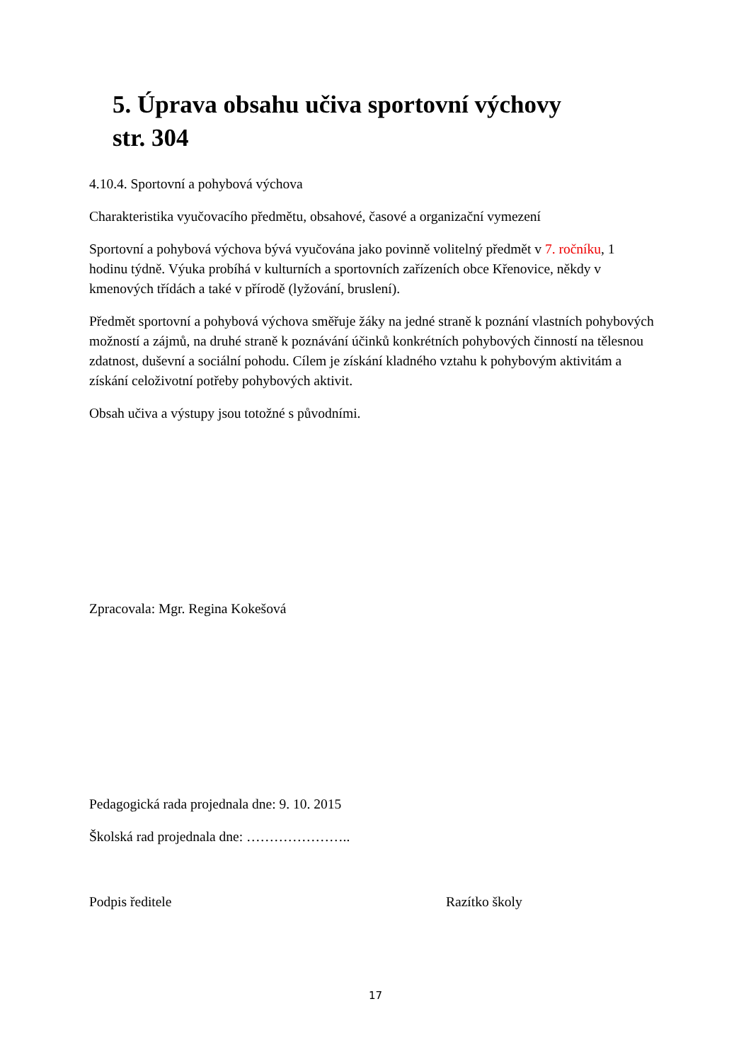5. Úprava obsahu učiva sportovní výchovy
str. 304
4.10.4. Sportovní a pohybová výchova
Charakteristika vyučovacího předmětu, obsahové, časové a organizační vymezení
Sportovní a pohybová výchova bývá vyučována jako povinně volitelný předmět v 7. ročníku, 1 hodinu týdně. Výuka probíhá v kulturních a sportovních zařízeních obce Křenovice, někdy v kmenových třídách a také v přírodě (lyžování, bruslení).
Předmět sportovní a pohybová výchova směřuje žáky na jedné straně k poznání vlastních pohybových možností a zájmů, na druhé straně k poznávání účinků konkrétních pohybových činností na tělesnou zdatnost, duševní a sociální pohodu. Cílem je získání kladného vztahu k pohybovým aktivitám a získání celoživotní potřeby pohybových aktivit.
Obsah učiva a výstupy jsou totožné s původními.
Zpracovala: Mgr. Regina Kokešová
Pedagogická rada projednala dne: 9. 10. 2015
Školská rad projednala dne: …………………..
Podpis ředitele Razítko školy
17